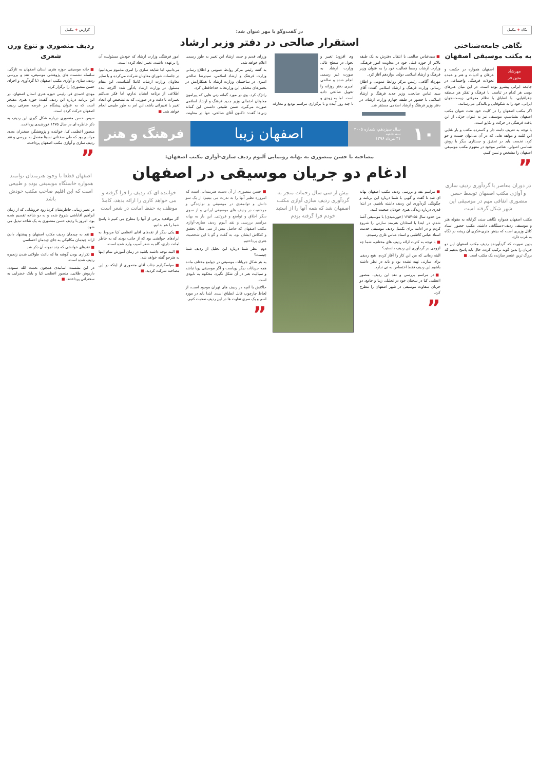نگاه + مکمل
نگاهی جامعه‌شناختی
به مکتب موسیقی اصفهان
مهرشاد
متین فر
اصفهان همواره در حکمت و عرفان و ادبیات و هنر و عمده تحولات فرهنگی واجتماعی در جامعه ایرانی پیشرو بوده است. در این میان هنرهای بومی هر کدام در تناسب با فرهنگ و تفکر هر منطقه جغرافیایی، با انطباق با نظام معرفتی زیست-جهان ایرانی، خود را به شکوفایی و بالندگی می‌رسانند.
اگر مکتب اصفهان را در کلیت خود تحت عنوان مکتب اصفهان بشناسیم، موسیقی نیز به عنوان جزئی از این بافت فرهنگی در حرکت و تکاپو است.
با توجه به تعریف دامنه دار و گسترده مکتب و بار غنایی این کلمه و مولفه هایی که در آن می‌توان جست و جو کرد، نخست باید در تحقیق و جستاری دیگر با روش شناسی اصولی، عناصر موجود در مفهوم مکتب موسیقی اصفهان را مشخص و تبیین کنیم.
”
در دوران معاصر با گردآوری ردیف سازی و آوازی مکتب اصفهان توسط حسن منصوری اتفاقی مهم در موسیقی این شهر شکل گرفته است
مکتب اصفهان همواره نگاهی سنت گرایانه به مقوله هنر و موسیقی ردیف-دستگاهی داشته. مکتب حضور استاد کلنل وزیری است که بینش هنری-فکری آن ریشه در نگاه به غرب دارد.
بدین صورت که گردآورنده ردیف مکتب اصفهان این دو جریان را بدین گونه ترکیب کرده. حال باید پاسخ بدهیم که بزرگ ترین عنصر سازنده یک مکتب است. ■
در گفت‌وگو با مهر عنوان شد:
استقرار صالحی در دفتر وزیر ارشاد
■ سیدعباس صالحی با انتقال دفترش به یک طبقه بالاتر از حوزه قبلی خود در معاونت امور فرهنگی وزارت ارشاد، رسما فعالیت خود را به عنوان وزیر فرهنگ و ارشاد اسلامی دولت دوازدهم آغاز کرد.
مهرداد آگاهی، رئیس مرکز روابط عمومی و اطلاع رسانی وزارت فرهنگ و ارشاد اسلامی گفت: آقای سید عباس صالحی، وزیر جدید فرهنگ و ارشاد اسلامی با حضور در طبقه چهارم وزارت ارشاد، در دفتر وزیر فرهنگ و ارشاد اسلامی مستقر شد.
وی افزود: تغییر و تحول در سطح عالی وزارت ارشاد به صورت غیر رسمی انجام شده و صالحی امیری دفتر روزانه را تحویل صالحی داده است. اما به زودی و تا چند روز آینده و با برگزاری مراسم تودیع و معارفه وزرای قدیم و جدید ارشاد این تغییر به طور رسمی اعلام خواهد شد.
به گفته رئیس مرکز روابط عمومی و اطلاع رسانی وزارت فرهنگ و ارشاد اسلامی، سیدرضا صالحی امیری در ساختمان وزارت ارشاد با همکارانش در بخش‌های مختلف این وزارتخانه خداحافظی کرد.
راتژک کرد. وی در مورد گمانه زنی هایی که پیرامون معاونان احتمالی وزیر جدید فرهنگ و ارشاد اسلامی صورت می‌گیرد، ضمن طبیعی دانستن این گمانه زنی‌ها گفت: تاکنون آقای صالحی، تنها در معاونت امور فرهنگی وزارت ارشاد که خودش مسئولیت آن را برعهده داشت، تغییر ایجاد کرده است.
می‌دانیم، اما شایعه سازی را امری مذموم می‌دانیم؛ در جلسات شورای معاونان شرکت می‌کرده و با سایر معاونان وزارت ارشاد، کاملا آشناست. این مقام مسئول در وزارت ارشاد یادآور شد: اگرچه بنده اطلاعی از برنامه ایشان ندارم، اما فکر می‌کنم تغییرات با دقت و در صورتی که به تشخیص او، ایجاد تغییر یا تغییراتی باشد، این امر به طور طبیعی انجام خواهد شد. ■
۱۰
سال سیزدهم، شماره ۳۰۰۵
سه شنبه
۳۱ مرداد ۱۳۹۶
اصفهان زیبا
فرهنگ و هنر
مصاحبه با حسن منصوری به بهانه رونمایی آلبوم ردیف سازی-آوازی مکتب اصفهان:
ادغام دو جریان موسیقی در اصفهان
■ مراسم نقد و بررسی ردیف مکتب اصفهان بهانه ای شد تا گفت و گویی با شما درباره این برنامه و چگونگی گردآوری این ردیف داشته باشیم. در ابتدا قدری درباره زندگی هنری خودتان صحبت کنید.
من حدود سال ۵۵-۱۳۵۴ (خورشیدی) با موسیقی آشنا شدم. در ابتدا با استادان هنرمند سازنی را شروع کردم و در ادامه برای تکمیل ردیف موسیقی خدمت استاد عباس کاظمی و استاد عباس غازی رسیدم.
■ با توجه به کثرت ارائه ردیف های مختلف، شما چه لزومی در گردآوری این ردیف دانستید؟
البته زمانی که من این کار را آغاز کردم، هیچ ردیفی برای سازنی تهیه نشده بود و باید در نظر داشته باشیم این ردیف فقط اختصاص به نی ندارد.
■ در مراسم بررسی و نقد این ردیف، منصور اعظمی کیا در سخنان خود در تحلیلی زیبا و جامع، دو جریان متفاوت موسیقی در شهر اصفهان را مطرح کرد.
”
بیش از سی سال زحمات منجر به گردآوری ردیف سازی آوازی مکتب اصفهان شد که همه آنها را از استید خودم فرا گرفته بودم
■ حسن منصوری از آن دست هنرمندانی است که امروزه نظیر آنها را به ندرت می بینیم؛ از یک سو دانش و توانمندی در موسیقی و نوازندگی و مرجعیت در ردیف های موسیقی ایرانی و از سوی دیگر اخلاق و تواضع و فروتنی. این بار به بهانه مراسم بررسی و نقد آلبوم ردیف سازی-آوازی مکتب اصفهان که حاصل بیش از سی سال تحقیق و کنکاش ایشان بود، به گفت و گو با این شخصیت هنری پرداختیم.
دوم. نظر شما درباره این تحلیل از ردیف شما چیست؟
به هر شکل جریانات موسیقی در جوامع مختلف مانند همه جریانات دیگر پویاست و اگر موسیقی پویا نباشد و سیالیت هنر در آن شکل نگیرد، محکوم به نابودی است.
حالاتش با آنچه در ردیف های تهران موجود است، از لحاظ چارچوب قابل انطباق است. ابتدا باید در مورد اسم و یک سری تفاوت ها در این ردیف صحبت کنیم.
”
خواننده ای که ردیف را فرا گرفته و می خواهد کاری را ارائه بدهد، کاملا موظف به حفظ امانت در شعر است
اگر موافقید برخی از آنها را مطرح می کنیم تا پاسخ شما را هم بدانیم.
■ یکی دیگر از نقدهای آقای اعظمی کیا مربوط به ابرادهای خوانشی بود که از جانب بودند که به خاطر امانت داری، گاه به شعر آسیب وارد شده است.
■ البته توجه داشته باشید در زمان آموزش تمام اینها به هنرجو گفته خواهد شد.
■ سپاسگزارم جناب آقای منصوری از اینکه در این مصاحبه شرکت کردید. ■
گزارش + مکمل
ردیف منصوری و تنوع وزن شعری
■ خانه موسیقی حوزه هنری استان اصفهان به تازگی، سلسله نشست های پژوهشی موسیقی، نقد و بررسی ردیف سازی و آوازی مکتب اصفهان (با گردآوری و اجرای حسن منصوری) را برگزار کرد.
مهدی احمدی فر، رئیس حوزه هنری استان اصفهان، در این برنامه درباره این ردیف گفت: حوزه هنری مفتخر است که به عنوان پیشگام در عرصه معرفی ردیف اصفهان حرکت کرده است.
سپس حسن منصوری درباره شکل گیری این ردیف به ذکر خاطره ای در سال ۱۳۷۵ خورشیدی پرداخت.
منصور اعظمی کیا، خواننده و پژوهشگر، سخنران بعدی مراسم بود که طی سخنانی نسبتا مفصل به بررسی و نقد ردیف سازی و آوازی مکتب اصفهان پرداخت.
”
اصفهان قطعا با وجود هنرمندان توانمند همواره خاستگاه موسیقی بوده و طبیعی است که این اقلیم صاحب مکتب خودش باشد
در تعبیر زیبایی خاطرنشان کرد: رود خروشانی که از زمان ابراهیم آقاباشی شروع شده و به دو شاخه تقسیم شده بود، امروز با ردیف حسن منصوری به یک شاخه تبدیل می شود.
■ نقد به چیدمان ردیف مکتب اصفهان و پیشنهاد دادن ارائه چیدمان مکانیکی به جای چیدمان احساسی
■ نقدهای خوانشی که چند نمونه آن ذکر شد
■ تکراری بودن گوشه ها که باعث طولانی شدن زنجیره ردیف شده است.
در این نشست اساتیدی همچون نعمت الله ستوده، داریوش طلایی، منصور اعظمی کیا و بابک خضرایی به سخنرانی پرداختند. ■